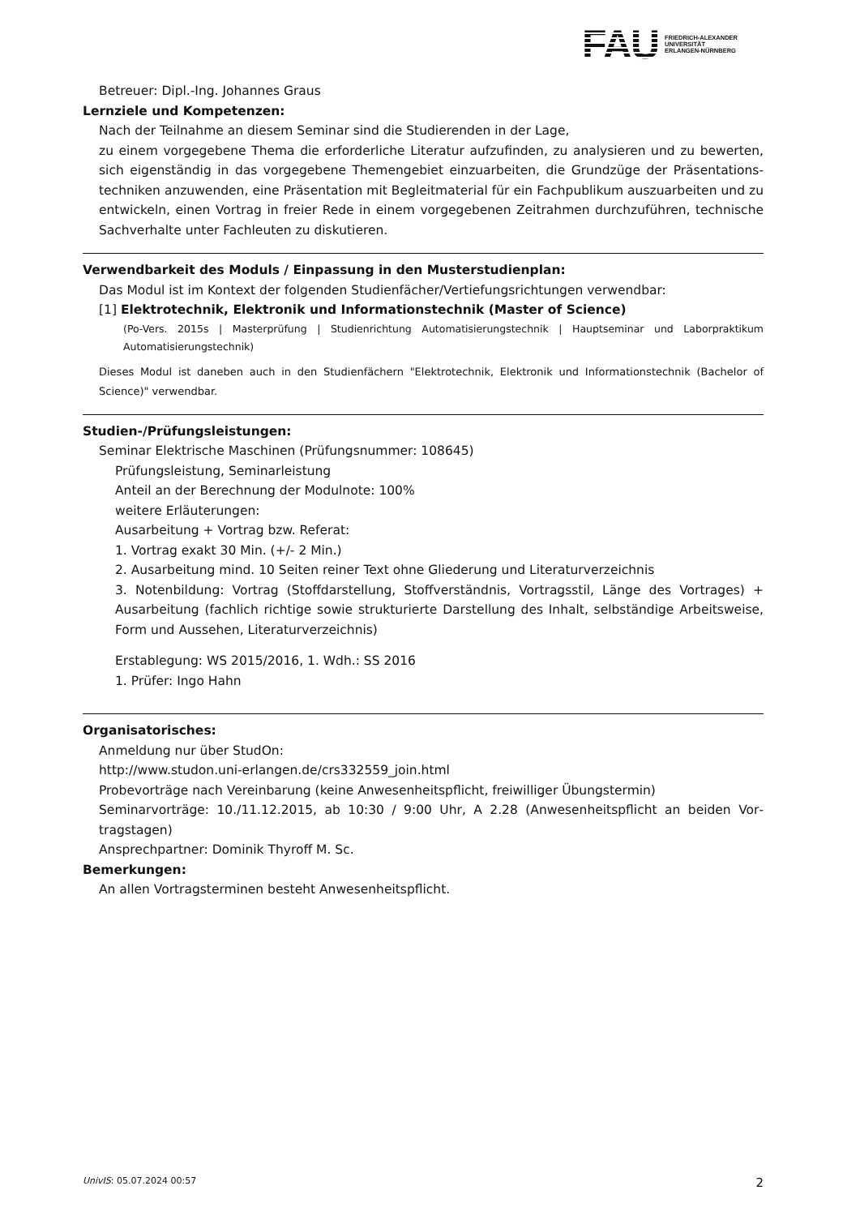FAU
FRIEDRICH-ALEXANDER
UNIVERSITÄT
ERLANGEN-NÜRNBERG
Betreuer: Dipl.-Ing. Johannes Graus
Lernziele und Kompetenzen:
Nach der Teilnahme an diesem Seminar sind die Studierenden in der Lage,
zu einem vorgegebene Thema die erforderliche Literatur aufzufinden, zu analysieren und zu bewerten, sich eigenständig in das vorgegebene Themengebiet einzuarbeiten, die Grundzüge der Präsentations­techniken anzuwenden, eine Präsentation mit Begleitmaterial für ein Fachpublikum auszuarbeiten und zu entwickeln, einen Vortrag in freier Rede in einem vorgegebenen Zeitrahmen durchzuführen, techni­sche Sachverhalte unter Fachleuten zu diskutieren.
Verwendbarkeit des Moduls / Einpassung in den Musterstudienplan:
Das Modul ist im Kontext der folgenden Studienfächer/Vertiefungsrichtungen verwendbar:
[1] Elektrotechnik, Elektronik und Informationstechnik (Master of Science)
(Po-Vers. 2015s | Masterprüfung | Studienrichtung Automatisierungstechnik | Hauptseminar und Laborpraktikum Automatisierungstechnik)
Dieses Modul ist daneben auch in den Studienfächern "Elektrotechnik, Elektronik und Informationstechnik (Bachelor of Science)" verwendbar.
Studien-/Prüfungsleistungen:
Seminar Elektrische Maschinen (Prüfungsnummer: 108645)
Prüfungsleistung, Seminarleistung
Anteil an der Berechnung der Modulnote: 100%
weitere Erläuterungen:
Ausarbeitung + Vortrag bzw. Referat:
1. Vortrag exakt 30 Min. (+/- 2 Min.)
2. Ausarbeitung mind. 10 Seiten reiner Text ohne Gliederung und Literaturverzeichnis
3. Notenbildung: Vortrag (Stoffdarstellung, Stoffverständnis, Vortragsstil, Länge des Vortrages) + Ausarbeitung (fachlich richtige sowie strukturierte Darstellung des Inhalt, selbständige Arbeitsweise, Form und Aussehen, Literaturverzeichnis)
Erstablegung: WS 2015/2016, 1. Wdh.: SS 2016
1. Prüfer: Ingo Hahn
Organisatorisches:
Anmeldung nur über StudOn:
http://www.studon.uni-erlangen.de/crs332559_join.html
Probevorträge nach Vereinbarung (keine Anwesenheitspflicht, freiwilliger Übungstermin)
Seminarvorträge: 10./11.12.2015, ab 10:30 / 9:00 Uhr, A 2.28 (Anwesenheitspflicht an beiden Vor­tragstagen)
Ansprechpartner: Dominik Thyroff M. Sc.
Bemerkungen:
An allen Vortragsterminen besteht Anwesenheitspflicht.
UnivIS: 05.07.2024 00:57 2